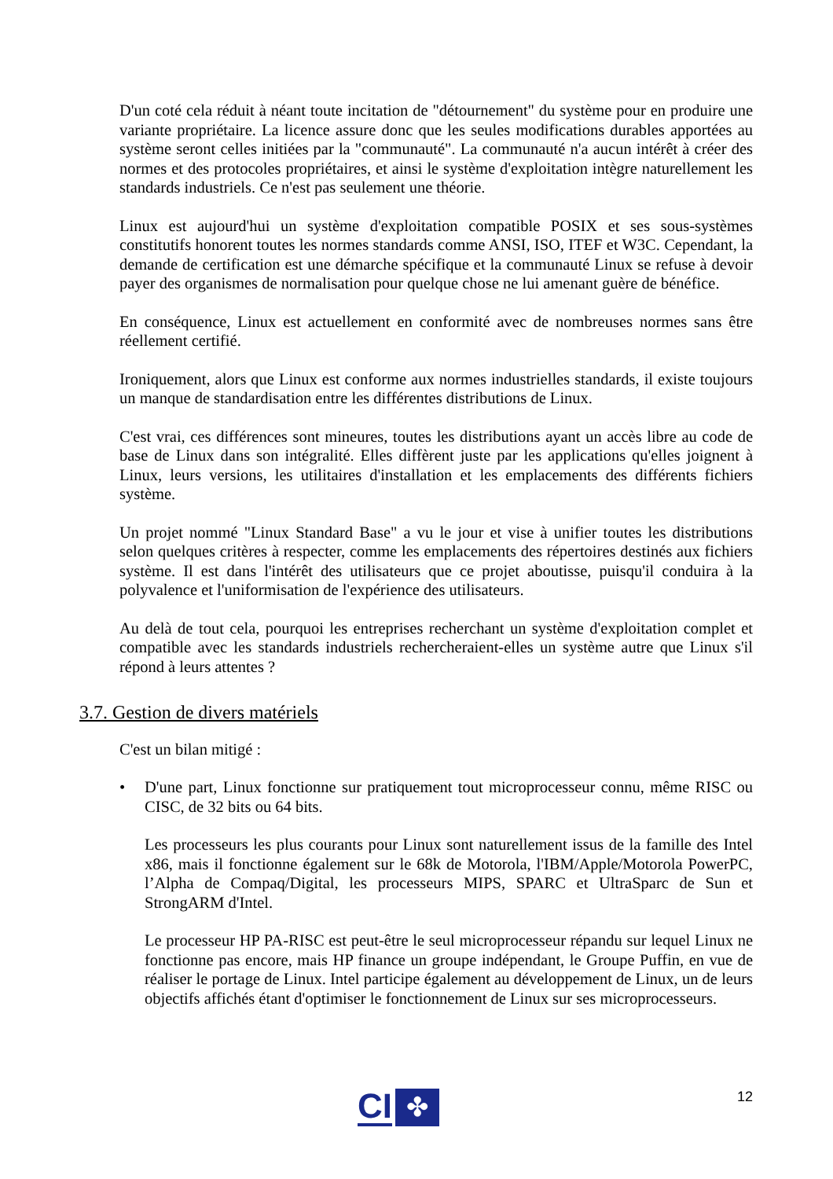D'un coté cela réduit à néant toute incitation de "détournement" du système pour en produire une variante propriétaire. La licence assure donc que les seules modifications durables apportées au système seront celles initiées par la "communauté". La communauté n'a aucun intérêt à créer des normes et des protocoles propriétaires, et ainsi le système d'exploitation intègre naturellement les standards industriels. Ce n'est pas seulement une théorie.
Linux est aujourd'hui un système d'exploitation compatible POSIX et ses sous-systèmes constitutifs honorent toutes les normes standards comme ANSI, ISO, ITEF et W3C. Cependant, la demande de certification est une démarche spécifique et la communauté Linux se refuse à devoir payer des organismes de normalisation pour quelque chose ne lui amenant guère de bénéfice.
En conséquence, Linux est actuellement en conformité avec de nombreuses normes sans être réellement certifié.
Ironiquement, alors que Linux est conforme aux normes industrielles standards, il existe toujours un manque de standardisation entre les différentes distributions de Linux.
C'est vrai, ces différences sont mineures, toutes les distributions ayant un accès libre au code de base de Linux dans son intégralité. Elles diffèrent juste par les applications qu'elles joignent à Linux, leurs versions, les utilitaires d'installation et les emplacements des différents fichiers système.
Un projet nommé "Linux Standard Base" a vu le jour et vise à unifier toutes les distributions selon quelques critères à respecter, comme les emplacements des répertoires destinés aux fichiers système. Il est dans l'intérêt des utilisateurs que ce projet aboutisse, puisqu'il conduira à la polyvalence et l'uniformisation de l'expérience des utilisateurs.
Au delà de tout cela, pourquoi les entreprises recherchant un système d'exploitation complet et compatible avec les standards industriels rechercheraient-elles un système autre que Linux s'il répond à leurs attentes ?
3.7. Gestion de divers matériels
C'est un bilan mitigé :
• D'une part, Linux fonctionne sur pratiquement tout microprocesseur connu, même RISC ou CISC, de 32 bits ou 64 bits.
Les processeurs les plus courants pour Linux sont naturellement issus de la famille des Intel x86, mais il fonctionne également sur le 68k de Motorola, l'IBM/Apple/Motorola PowerPC, l’Alpha de Compaq/Digital, les processeurs MIPS, SPARC et UltraSparc de Sun et StrongARM d'Intel.
Le processeur HP PA-RISC est peut-être le seul microprocesseur répandu sur lequel Linux ne fonctionne pas encore, mais HP finance un groupe indépendant, le Groupe Puffin, en vue de réaliser le portage de Linux. Intel participe également au développement de Linux, un de leurs objectifs affichés étant d'optimiser le fonctionnement de Linux sur ses microprocesseurs.
CI ✤ 12